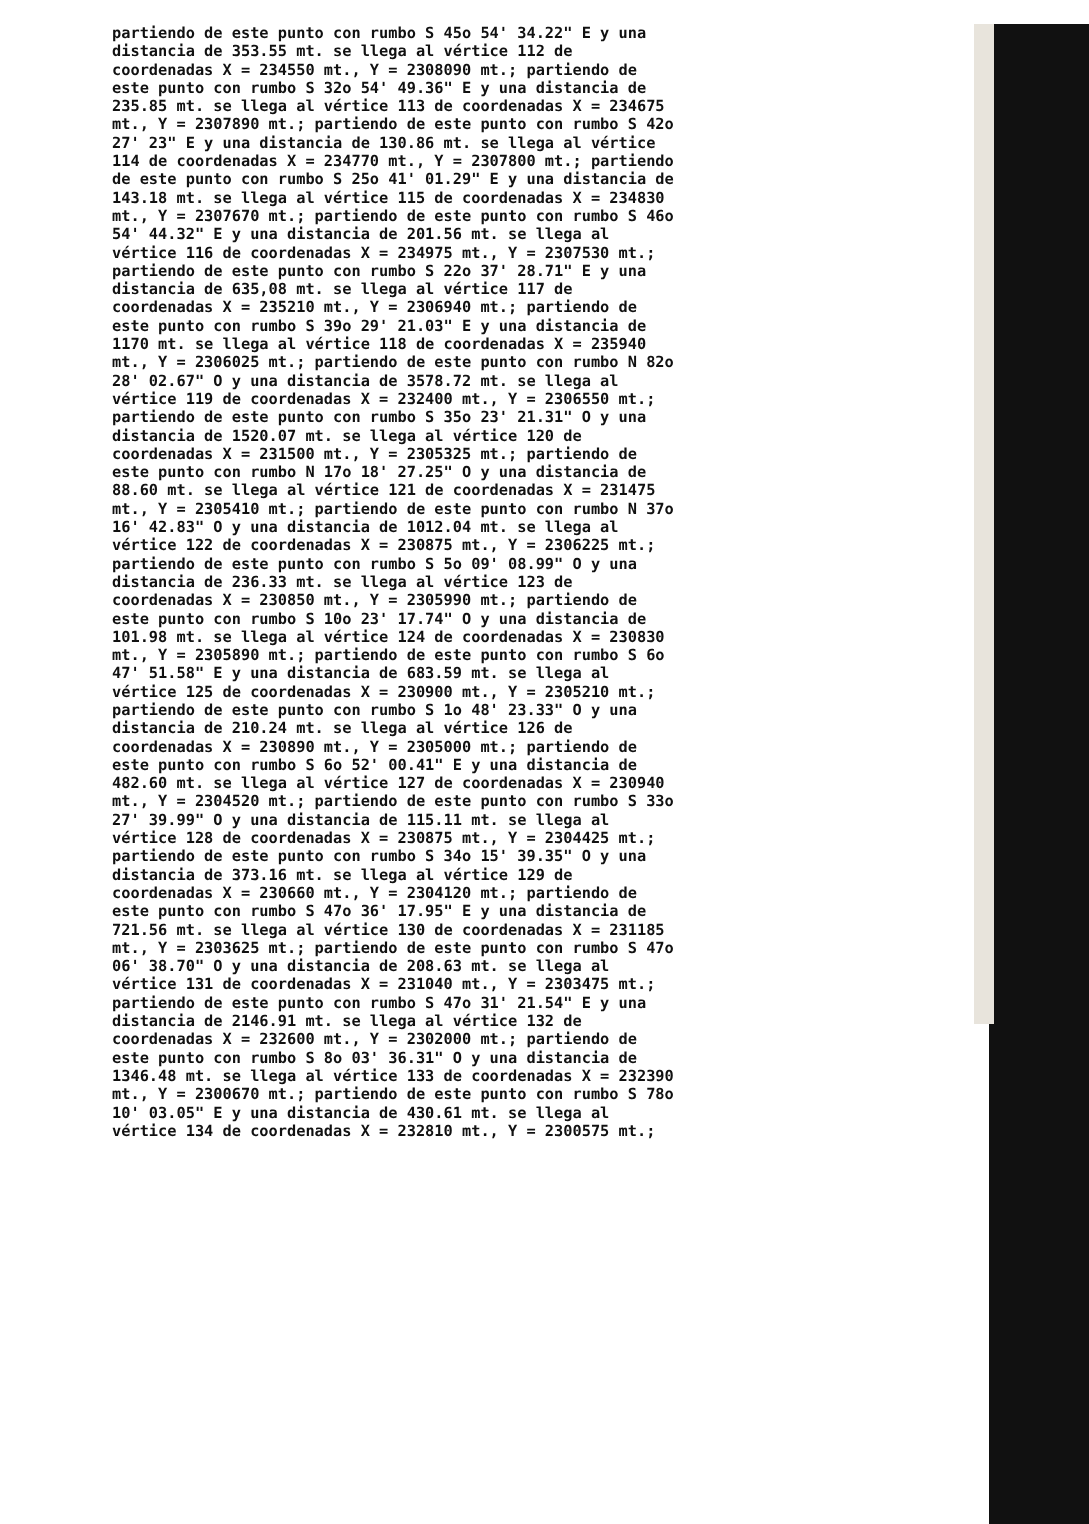partiendo de este punto con rumbo S 45o 54' 34.22" E y una distancia de 353.55 mt. se llega al vértice 112 de coordenadas X = 234550 mt., Y = 2308090 mt.; partiendo de este punto con rumbo S 32o 54' 49.36" E y una distancia de 235.85 mt. se llega al vértice 113 de coordenadas X = 234675 mt., Y = 2307890 mt.; partiendo de este punto con rumbo S 42o 27' 23" E y una distancia de 130.86 mt. se llega al vértice 114 de coordenadas X = 234770 mt., Y = 2307800 mt.; partiendo de este punto con rumbo S 25o 41' 01.29" E y una distancia de 143.18 mt. se llega al vértice 115 de coordenadas X = 234830 mt., Y = 2307670 mt.; partiendo de este punto con rumbo S 46o 54' 44.32" E y una distancia de 201.56 mt. se llega al vértice 116 de coordenadas X = 234975 mt., Y = 2307530 mt.; partiendo de este punto con rumbo S 22o 37' 28.71" E y una distancia de 635,08 mt. se llega al vértice 117 de coordenadas X = 235210 mt., Y = 2306940 mt.; partiendo de este punto con rumbo S 39o 29' 21.03" E y una distancia de 1170 mt. se llega al vértice 118 de coordenadas X = 235940 mt., Y = 2306025 mt.; partiendo de este punto con rumbo N 82o 28' 02.67" O y una distancia de 3578.72 mt. se llega al vértice 119 de coordenadas X = 232400 mt., Y = 2306550 mt.; partiendo de este punto con rumbo S 35o 23' 21.31" O y una distancia de 1520.07 mt. se llega al vértice 120 de coordenadas X = 231500 mt., Y = 2305325 mt.; partiendo de este punto con rumbo N 17o 18' 27.25" O y una distancia de 88.60 mt. se llega al vértice 121 de coordenadas X = 231475 mt., Y = 2305410 mt.; partiendo de este punto con rumbo N 37o 16' 42.83" O y una distancia de 1012.04 mt. se llega al vértice 122 de coordenadas X = 230875 mt., Y = 2306225 mt.; partiendo de este punto con rumbo S 5o 09' 08.99" O y una distancia de 236.33 mt. se llega al vértice 123 de coordenadas X = 230850 mt., Y = 2305990 mt.; partiendo de este punto con rumbo S 10o 23' 17.74" O y una distancia de 101.98 mt. se llega al vértice 124 de coordenadas X = 230830 mt., Y = 2305890 mt.; partiendo de este punto con rumbo S 6o 47' 51.58" E y una distancia de 683.59 mt. se llega al vértice 125 de coordenadas X = 230900 mt., Y = 2305210 mt.; partiendo de este punto con rumbo S 1o 48' 23.33" O y una distancia de 210.24 mt. se llega al vértice 126 de coordenadas X = 230890 mt., Y = 2305000 mt.; partiendo de este punto con rumbo S 6o 52' 00.41" E y una distancia de 482.60 mt. se llega al vértice 127 de coordenadas X = 230940 mt., Y = 2304520 mt.; partiendo de este punto con rumbo S 33o 27' 39.99" O y una distancia de 115.11 mt. se llega al vértice 128 de coordenadas X = 230875 mt., Y = 2304425 mt.; partiendo de este punto con rumbo S 34o 15' 39.35" O y una distancia de 373.16 mt. se llega al vértice 129 de coordenadas X = 230660 mt., Y = 2304120 mt.; partiendo de este punto con rumbo S 47o 36' 17.95" E y una distancia de 721.56 mt. se llega al vértice 130 de coordenadas X = 231185 mt., Y = 2303625 mt.; partiendo de este punto con rumbo S 47o 06' 38.70" O y una distancia de 208.63 mt. se llega al vértice 131 de coordenadas X = 231040 mt., Y = 2303475 mt.; partiendo de este punto con rumbo S 47o 31' 21.54" E y una distancia de 2146.91 mt. se llega al vértice 132 de coordenadas X = 232600 mt., Y = 2302000 mt.; partiendo de este punto con rumbo S 8o 03' 36.31" O y una distancia de 1346.48 mt. se llega al vértice 133 de coordenadas X = 232390 mt., Y = 2300670 mt.; partiendo de este punto con rumbo S 78o 10' 03.05" E y una distancia de 430.61 mt. se llega al vértice 134 de coordenadas X = 232810 mt., Y = 2300575 mt.;